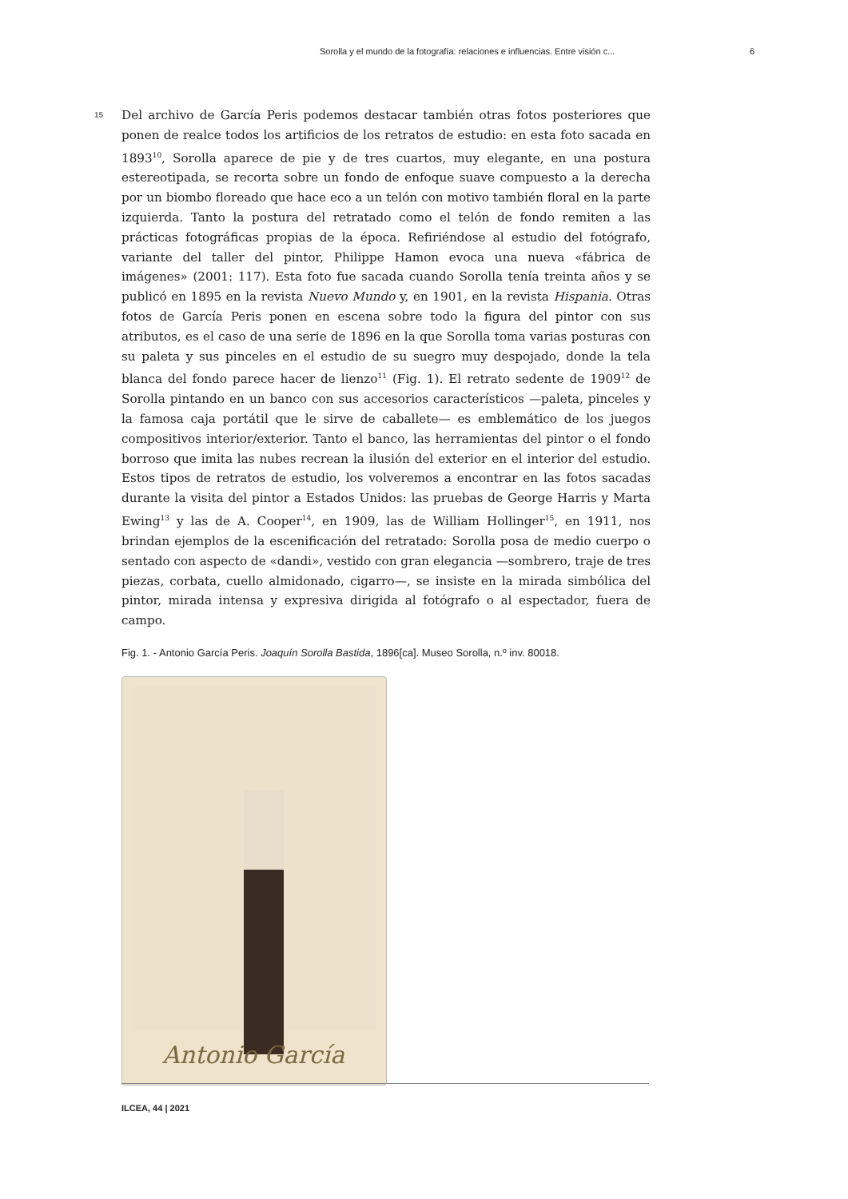Sorolla y el mundo de la fotografía: relaciones e influencias. Entre visión c... 6
15
Del archivo de García Peris podemos destacar también otras fotos posteriores que ponen de realce todos los artificios de los retratos de estudio: en esta foto sacada en 1893<sup>10</sup>, Sorolla aparece de pie y de tres cuartos, muy elegante, en una postura estereotipada, se recorta sobre un fondo de enfoque suave compuesto a la derecha por un biombo floreado que hace eco a un telón con motivo también floral en la parte izquierda. Tanto la postura del retratado como el telón de fondo remiten a las prácticas fotográficas propias de la época. Refiriéndose al estudio del fotógrafo, variante del taller del pintor, Philippe Hamon evoca una nueva «fábrica de imágenes» (2001: 117). Esta foto fue sacada cuando Sorolla tenía treinta años y se publicó en 1895 en la revista Nuevo Mundo y, en 1901, en la revista Hispania. Otras fotos de García Peris ponen en escena sobre todo la figura del pintor con sus atributos, es el caso de una serie de 1896 en la que Sorolla toma varias posturas con su paleta y sus pinceles en el estudio de su suegro muy despojado, donde la tela blanca del fondo parece hacer de lienzo<sup>11</sup> (Fig. 1). El retrato sedente de 1909<sup>12</sup> de Sorolla pintando en un banco con sus accesorios característicos —paleta, pinceles y la famosa caja portátil que le sirve de caballete— es emblemático de los juegos compositivos interior/exterior. Tanto el banco, las herramientas del pintor o el fondo borroso que imita las nubes recrean la ilusión del exterior en el interior del estudio. Estos tipos de retratos de estudio, los volveremos a encontrar en las fotos sacadas durante la visita del pintor a Estados Unidos: las pruebas de George Harris y Marta Ewing<sup>13</sup> y las de A. Cooper<sup>14</sup>, en 1909, las de William Hollinger<sup>15</sup>, en 1911, nos brindan ejemplos de la escenificación del retratado: Sorolla posa de medio cuerpo o sentado con aspecto de «dandi», vestido con gran elegancia —sombrero, traje de tres piezas, corbata, cuello almidonado, cigarro—, se insiste en la mirada simbólica del pintor, mirada intensa y expresiva dirigida al fotógrafo o al espectador, fuera de campo.
Fig. 1. - Antonio García Peris. Joaquín Sorolla Bastida, 1896[ca]. Museo Sorolla, n.º inv. 80018.
Antonio García
ILCEA, 44 | 2021